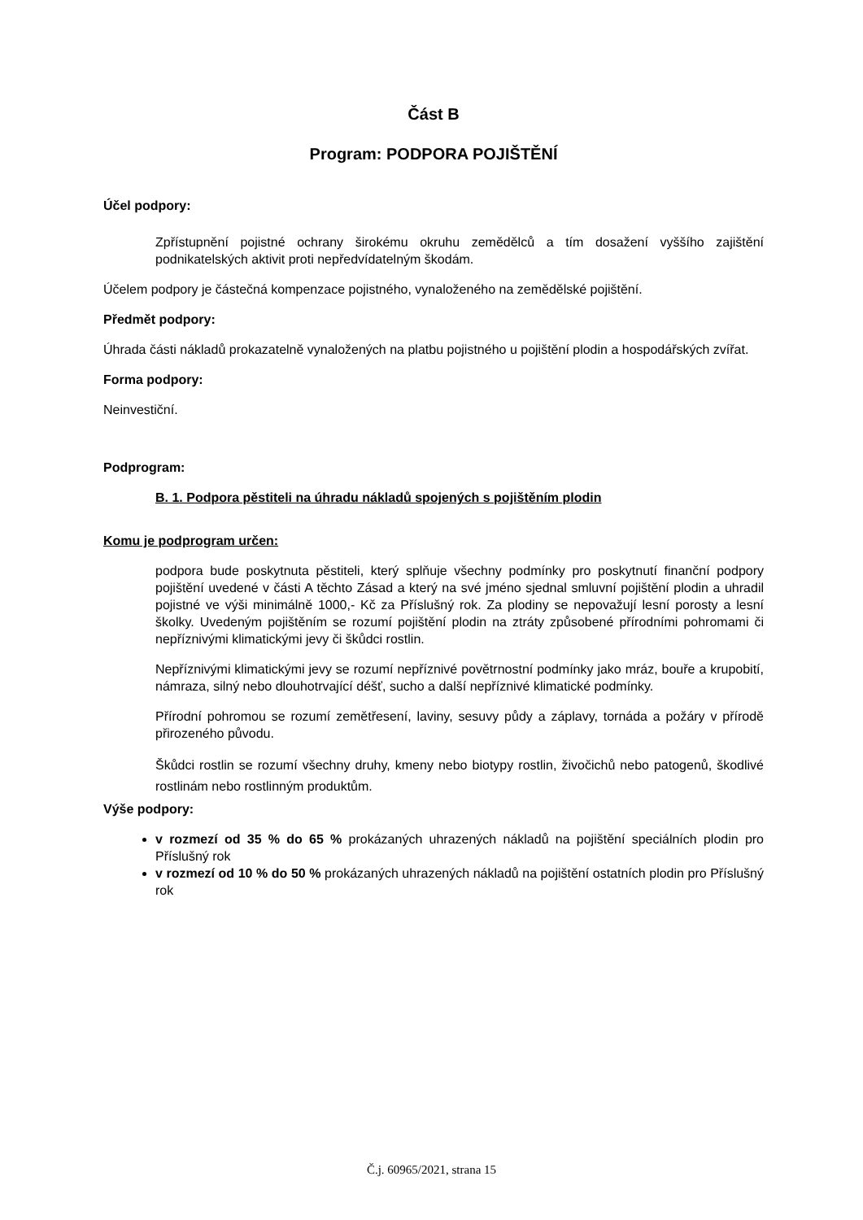Část B
Program: PODPORA POJIŠTĚNÍ
Účel podpory:
Zpřístupnění pojistné ochrany širokému okruhu zemědělců a tím dosažení vyššího zajištění podnikatelských aktivit proti nepředvídatelným škodám.
Účelem podpory je částečná kompenzace pojistného, vynaloženého na zemědělské pojištění.
Předmět podpory:
Úhrada části nákladů prokazatelně vynaložených na platbu pojistného u pojištění plodin a hospodářských zvířat.
Forma podpory:
Neinvestiční.
Podprogram:
B. 1. Podpora pěstiteli na úhradu nákladů spojených s pojištěním plodin
Komu je podprogram určen:
podpora bude poskytnuta pěstiteli, který splňuje všechny podmínky pro poskytnutí finanční podpory pojištění uvedené v části A těchto Zásad a který na své jméno sjednal smluvní pojištění plodin a uhradil pojistné ve výši minimálně 1000,- Kč za Příslušný rok. Za plodiny se nepovažují lesní porosty a lesní školky. Uvedeným pojištěním se rozumí pojištění plodin na ztráty způsobené přírodními pohromami či nepříznivými klimatickými jevy či škůdci rostlin.
Nepříznivými klimatickými jevy se rozumí nepříznivé povětrnostní podmínky jako mráz, bouře a krupobití, námraza, silný nebo dlouhotrvající déšť, sucho a další nepříznivé klimatické podmínky.
Přírodní pohromou se rozumí zemětřesení, laviny, sesuvy půdy a záplavy, tornáda a požáry v přírodě přirozeného původu.
Škůdci rostlin se rozumí všechny druhy, kmeny nebo biotypy rostlin, živočichů nebo patogenů, škodlivé rostlinám nebo rostlinným produktům.
Výše podpory:
v rozmezí od 35 % do 65 % prokázaných uhrazených nákladů na pojištění speciálních plodin pro Příslušný rok
v rozmezí od 10 % do 50 % prokázaných uhrazených nákladů na pojištění ostatních plodin pro Příslušný rok
Č.j. 60965/2021, strana 15